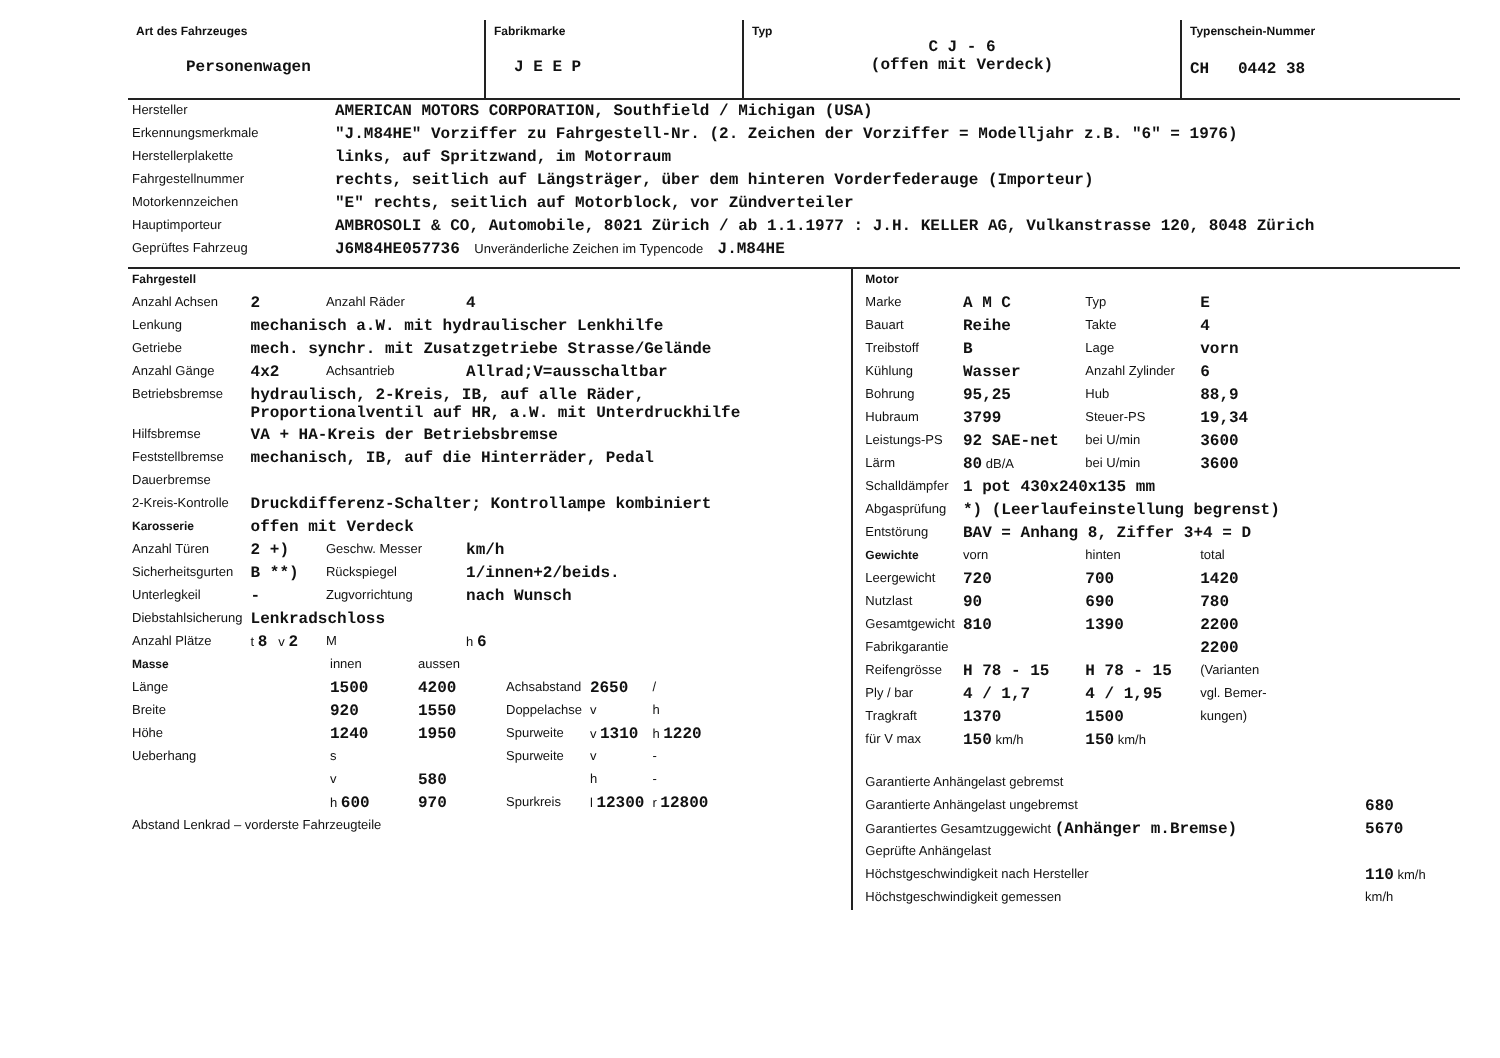Art des Fahrzeuges
Personenwagen
Fabrikmarke
J E E P
Typ
C J - 6
(offen mit Verdeck)
Typenschein-Nummer
CH 0442 38
| Hersteller | AMERICAN MOTORS CORPORATION, Southfield / Michigan (USA) |
| Erkennungsmerkmale | "J.M84HE" Vorziffer zu Fahrgestell-Nr. (2. Zeichen der Vorziffer = Modelljahr z.B. "6" = 1976) |
| Herstellerplakette | links, auf Spritzwand, im Motorraum |
| Fahrgestellnummer | rechts, seitlich auf Längsträger, über dem hinteren Vorderfederauge (Importeur) |
| Motorkennzeichen | "E" rechts, seitlich auf Motorblock, vor Zündverteiler |
| Hauptimporteur | AMBROSOLI & CO, Automobile, 8021 Zürich / ab 1.1.1977 : J.H. KELLER AG, Vulkanstrasse 120, 8048 Zürich |
| Geprüftes Fahrzeug | J6M84HE057736 Unveränderliche Zeichen im Typencode J.M84HE |
| Fahrgestell | | | |
| Anzahl Achsen | 2 | Anzahl Räder | 4 |
| Lenkung | mechanisch a.W. mit hydraulischer Lenkhilfe | | |
| Getriebe | mech. synchr. mit Zusatzgetriebe Strasse/Gelände | | |
| Anzahl Gänge | 4x2 | Achsantrieb | Allrad;V=ausschaltbar |
| Betriebsbremse | hydraulisch, 2-Kreis, IB, auf alle Räder, Proportionalventil auf HR, a.W. mit Unterdruckhilfe | | |
| Hilfsbremse | VA + HA-Kreis der Betriebsbremse | | |
| Feststellbremse | mechanisch, IB, auf die Hinterräder, Pedal | | |
| Dauerbremse | | | |
| 2-Kreis-Kontrolle | Druckdifferenz-Schalter; Kontrollampe kombiniert | | |
| Karosserie | offen mit Verdeck | | |
| Anzahl Türen | 2 +) | Geschw. Messer | km/h |
| Sicherheitsgurten | B **) | Rückspiegel | 1/innen+2/beids. |
| Unterlegkeil | - | Zugvorrichtung | nach Wunsch |
| Diebstahlsicherung | Lenkradschloss | | |
| Anzahl Plätze | t 8 v 2 | M | h 6 |
| Masse | innen | aussen | | | |
| Länge | 1500 | 4200 | Achsabstand | 2650 | / |
| Breite | 920 | 1550 | Doppelachse | v | h |
| Höhe | 1240 | 1950 | Spurweite | v 1310 | h 1220 |
| Ueberhang | s | | Spurweite | v | - |
| | v | 580 | | h | - |
| | h 600 | 970 | Spurkreis | l 12300 | r 12800 |
| Abstand Lenkrad – vorderste Fahrzeugteile | | | | | |
| Motor | | | |
| Marke | A M C | Typ | E |
| Bauart | Reihe | Takte | 4 |
| Treibstoff | B | Lage | vorn |
| Kühlung | Wasser | Anzahl Zylinder | 6 |
| Bohrung | 95,25 | Hub | 88,9 |
| Hubraum | 3799 | Steuer-PS | 19,34 |
| Leistungs-PS | 92 SAE-net | bei U/min | 3600 |
| Lärm | 80 dB/A | bei U/min | 3600 |
| Schalldämpfer | 1 pot 430x240x135 mm | | |
| Abgasprüfung | *) (Leerlaufeinstellung begrenst) | | |
| Entstörung | BAV = Anhang 8, Ziffer 3+4 = D | | |
| Gewichte | vorn | hinten | total |
| Leergewicht | 720 | 700 | 1420 |
| Nutzlast | 90 | 690 | 780 |
| Gesamtgewicht | 810 | 1390 | 2200 |
| Fabrikgarantie | | | 2200 |
| Reifengrösse | H 78 - 15 | H 78 - 15 | (Varianten |
| Ply / bar | 4 / 1,7 | 4 / 1,95 | vgl. Bemer- |
| Tragkraft | 1370 | 1500 | kungen) |
| für V max | 150 km/h | 150 km/h | |
| Garantierte Anhängelast gebremst | |
| Garantierte Anhängelast ungebremst | 680 |
| Garantiertes Gesamtzuggewicht (Anhänger m.Bremse) | 5670 |
| Geprüfte Anhängelast | |
| Höchstgeschwindigkeit nach Hersteller | 110 km/h |
| Höchstgeschwindigkeit gemessen | km/h |